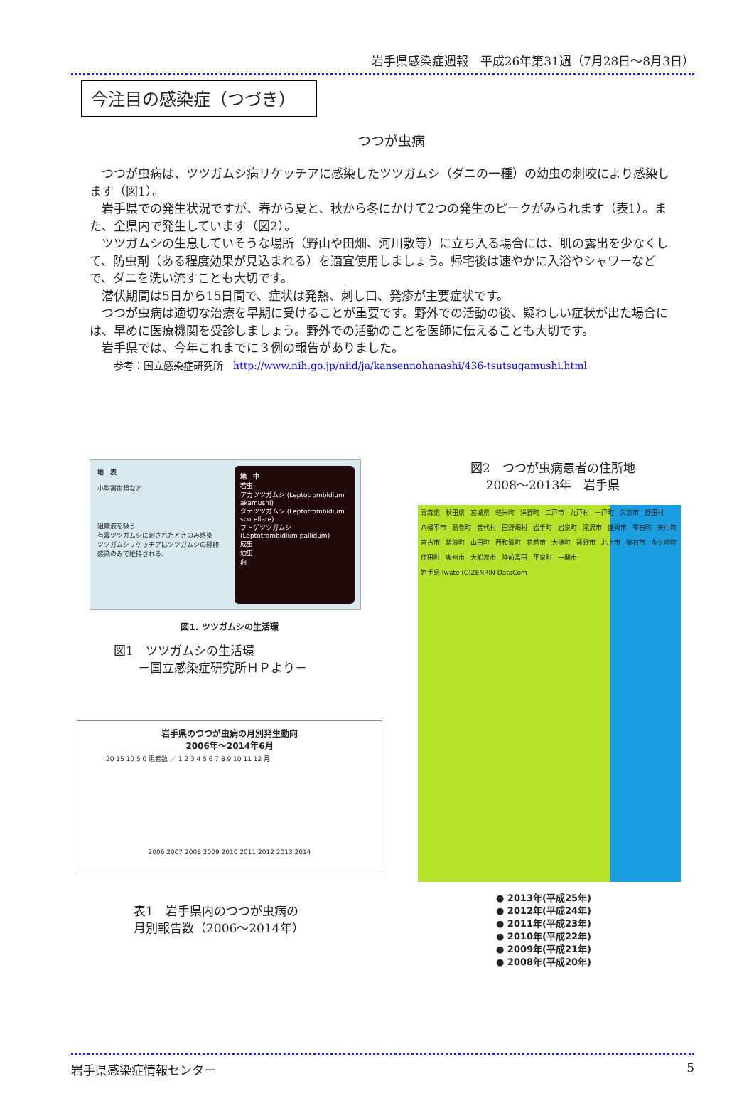岩手県感染症週報　平成26年第31週（7月28日～8月3日）
今注目の感染症（つづき）
つつが虫病
つつが虫病は、ツツガムシ病リケッチアに感染したツツガムシ（ダニの一種）の幼虫の刺咬により感染します（図1）。
岩手県での発生状況ですが、春から夏と、秋から冬にかけて2つの発生のピークがみられます（表1）。また、全県内で発生しています（図2）。
ツツガムシの生息していそうな場所（野山や田畑、河川敷等）に立ち入る場合には、肌の露出を少なくして、防虫剤（ある程度効果が見込まれる）を適宜使用しましょう。帰宅後は速やかに入浴やシャワーなどで、ダニを洗い流すことも大切です。
潜伏期間は5日から15日間で、症状は発熱、刺し口、発疹が主要症状です。
つつが虫病は適切な治療を早期に受けることが重要です。野外での活動の後、疑わしい症状が出た場合には、早めに医療機関を受診しましょう。野外での活動のことを医師に伝えることも大切です。
岩手県では、今年これまでに３例の報告がありました。
参考：国立感染症研究所　http://www.nih.go.jp/niid/ja/kansennohanashi/436-tsutsugamushi.html
地　表
小型齧歯類など
組織液を吸う
有毒ツツガムシに刺されたときのみ感染
ツツガムシリケッチアはツツガムシの経卵感染のみで維持される.
地　中
若虫
アカツツガムシ (Leptotrombidium akamushi)
タテツツガムシ (Leptotrombidium scutellare)
フトゲツツガムシ (Leptotrombidium pallidum)
成虫
幼虫
卵
図1. ツツガムシの生活環
図1　ツツガムシの生活環
　　－国立感染症研究所ＨＰより－
岩手県のつつが虫病の月別発生動向
2006年～2014年6月
20 15 10 5 0 患者数 ／ 1 2 3 4 5 6 7 8 9 10 11 12 月
2006 2007 2008 2009 2010 2011 2012 2013 2014
表1　岩手県内のつつが虫病の
月別報告数（2006～2014年）
図2　つつが虫病患者の住所地
2008～2013年　岩手県
青森県 秋田県 宮城県 軽米町 洋野町 二戸市 九戸村 一戸町 久慈市 野田村 八幡平市 葛巻町 普代村 田野畑村 岩手町 岩泉町 滝沢市 盛岡市 雫石町 矢巾町 宮古市 紫波町 山田町 西和賀町 花巻市 大槌町 遠野市 北上市 釜石市 金ケ崎町 住田町 奥州市 大船渡市 陸前高田 平泉町 一関市 岩手県 Iwate (C)ZENRIN DataCom
● 2013年(平成25年)
● 2012年(平成24年)
● 2011年(平成23年)
● 2010年(平成22年)
● 2009年(平成21年)
● 2008年(平成20年)
岩手県感染症情報センター 5